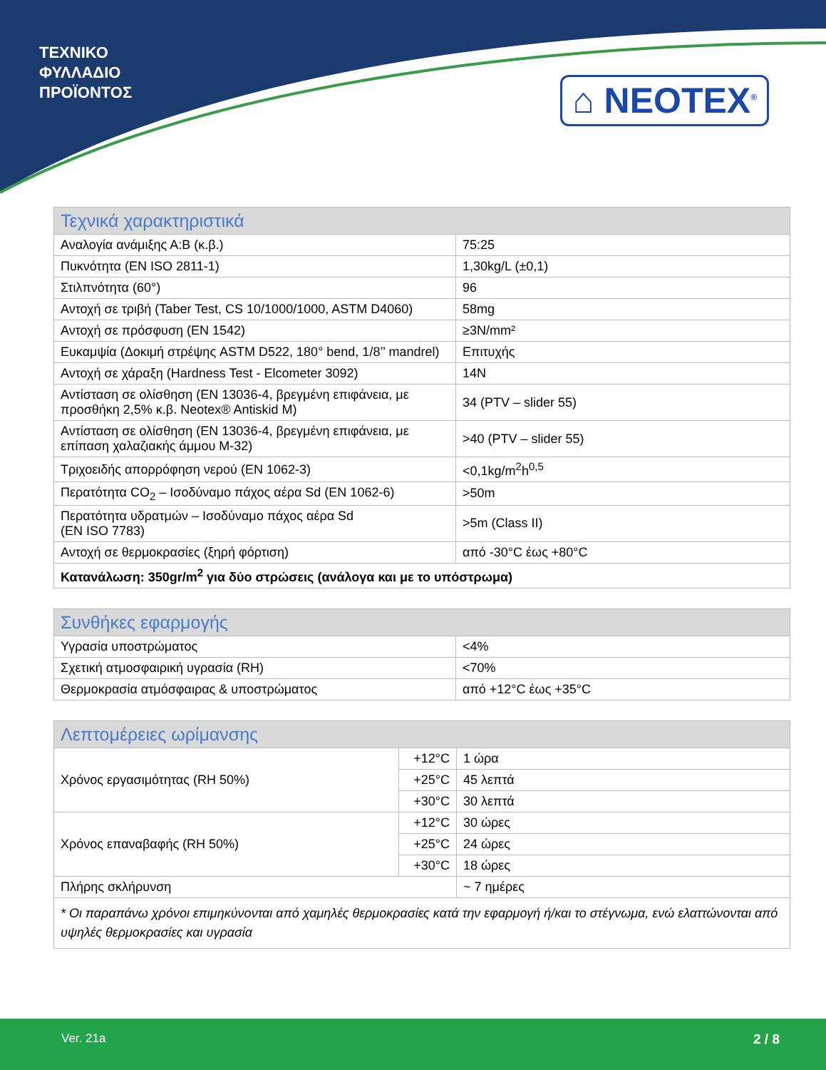ΤΕΧΝΙΚΟ
ΦΥΛΛΑΔΙΟ
ΠΡΟΪΟΝΤΟΣ
⌂ NEOTEX<sup>®</sup>
| Τεχνικά χαρακτηριστικά | |
| --- | --- |
| Αναλογία ανάμιξης Α:Β (κ.β.) | 75:25 |
| Πυκνότητα (EN ISO 2811-1) | 1,30kg/L (±0,1) |
| Στιλπνότητα (60°) | 96 |
| Αντοχή σε τριβή (Taber Test, CS 10/1000/1000, ASTM D4060) | 58mg |
| Αντοχή σε πρόσφυση (EN 1542) | ≥3N/mm² |
| Ευκαμψία (Δοκιμή στρέψης ASTM D522, 180° bend, 1/8’’ mandrel) | Επιτυχής |
| Αντοχή σε χάραξη (Hardness Test - Elcometer 3092) | 14N |
| Αντίσταση σε ολίσθηση (EN 13036-4, βρεγμένη επιφάνεια, με προσθήκη 2,5% κ.β. Neotex® Antiskid M) | 34 (PTV – slider 55) |
| Αντίσταση σε ολίσθηση (EN 13036-4, βρεγμένη επιφάνεια, με επίπαση χαλαζιακής άμμου M-32) | >40 (PTV – slider 55) |
| Τριχοειδής απορρόφηση νερού (EN 1062-3) | <0,1kg/m<sup>2</sup>h<sup>0,5</sup> |
| Περατότητα CO<sub>2</sub> – Ισοδύναμο πάχος αέρα Sd (EN 1062-6) | >50m |
| Περατότητα υδρατμών – Ισοδύναμο πάχος αέρα Sd (EN ISO 7783) | >5m (Class II) |
| Αντοχή σε θερμοκρασίες (ξηρή φόρτιση) | από -30°C έως +80°C |
| Κατανάλωση: 350gr/m<sup>2</sup> για δύο στρώσεις (ανάλογα και με το υπόστρωμα) | |
| Συνθήκες εφαρμογής | |
| --- | --- |
| Υγρασία υποστρώματος | <4% |
| Σχετική ατμοσφαιρική υγρασία (RH) | <70% |
| Θερμοκρασία ατμόσφαιρας & υποστρώματος | από +12°C έως +35°C |
| Λεπτομέρειες ωρίμανσης | | |
| --- | --- | --- |
| Χρόνος εργασιμότητας (RH 50%) | +12°C | 1 ώρα |
| | +25°C | 45 λεπτά |
| | +30°C | 30 λεπτά |
| Χρόνος επαναβαφής (RH 50%) | +12°C | 30 ώρες |
| | +25°C | 24 ώρες |
| | +30°C | 18 ώρες |
| Πλήρης σκλήρυνση | | ~ 7 ημέρες |
| * Οι παραπάνω χρόνοι επιμηκύνονται από χαμηλές θερμοκρασίες κατά την εφαρμογή ή/και το στέγνωμα, ενώ ελαττώνονται από υψηλές θερμοκρασίες και υγρασία | | |
Ver. 21a 2 / 8